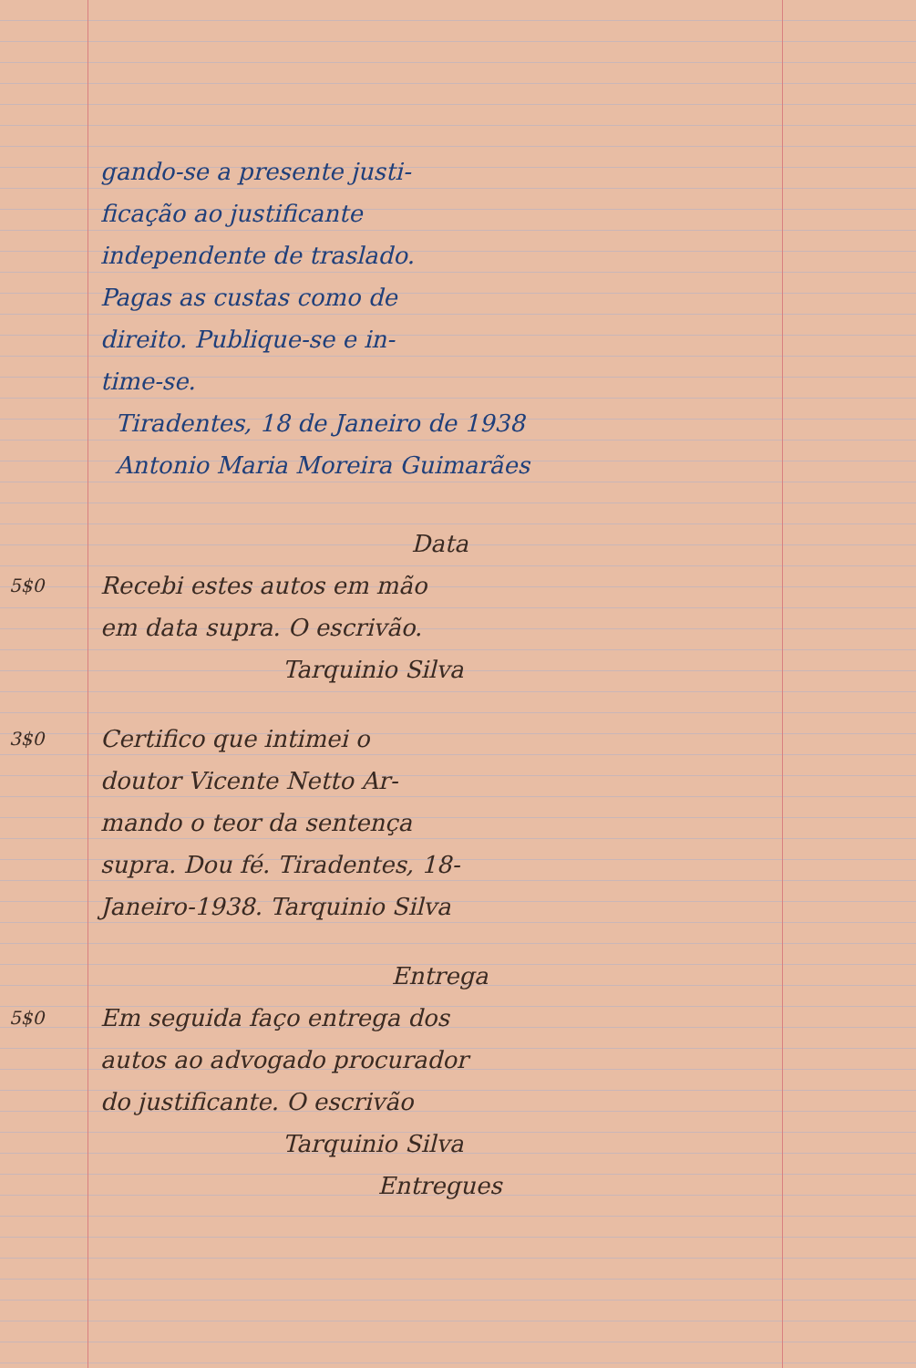gando-se a presente justi-
ficação ao justificante
independente de traslado.
Pagas as custas como de
direito. Publique-se e in-
time-se.
Tiradentes, 18 de Janeiro de 1938
Antonio Maria Moreira Guimarães
Data
5$0
Recebi estes autos em mão
em data supra. O escrivão.
Tarquinio Silva
3$0
Certifico que intimei o
doutor Vicente Netto Ar-
mando o teor da sentença
supra. Dou fé. Tiradentes, 18-
Janeiro-1938. Tarquinio Silva
Entrega
5$0
Em seguida faço entrega dos
autos ao advogado procurador
do justificante. O escrivão
Tarquinio Silva
Entregues